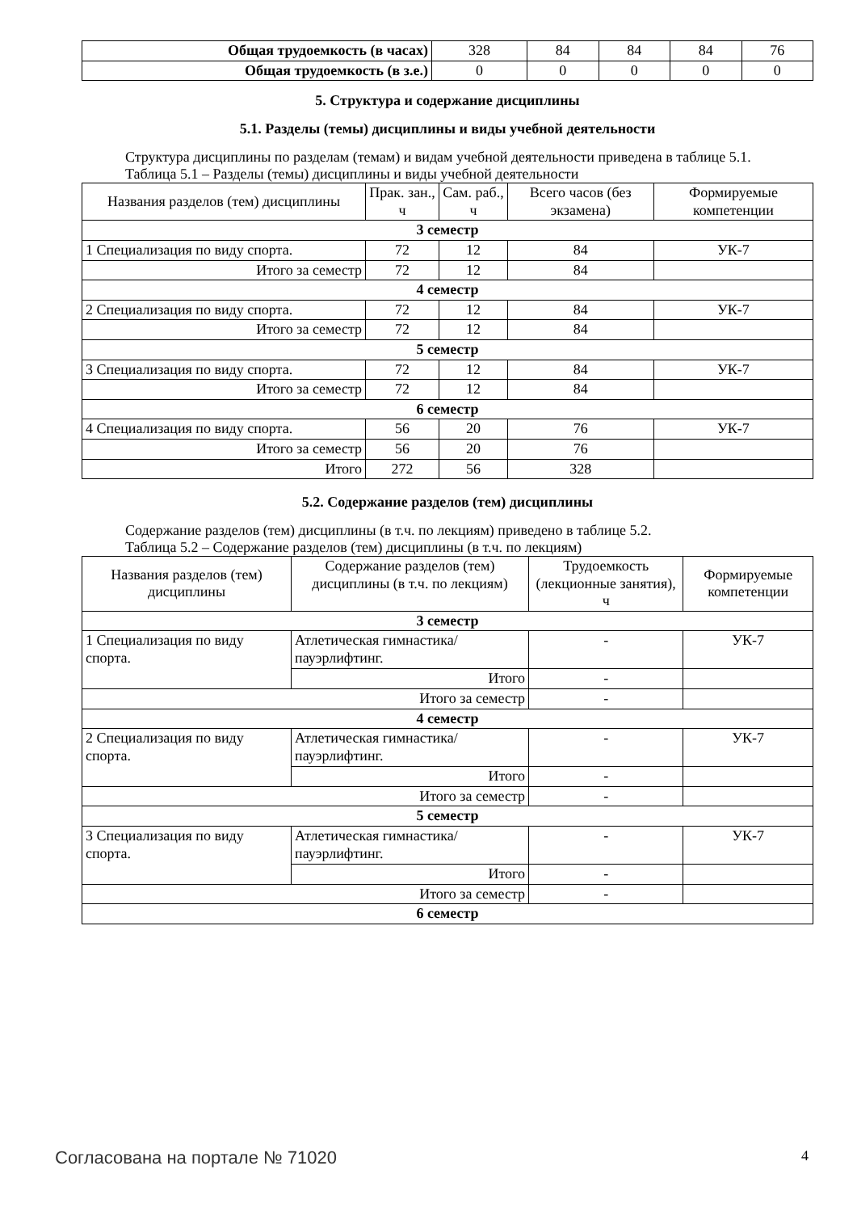| Общая трудоемкость (в часах) | 328 | 84 | 84 | 84 | 76 |
| Общая трудоемкость (в з.е.) | 0 | 0 | 0 | 0 | 0 |
5. Структура и содержание дисциплины
5.1. Разделы (темы) дисциплины и виды учебной деятельности
Структура дисциплины по разделам (темам) и видам учебной деятельности приведена в таблице 5.1.
Таблица 5.1 – Разделы (темы) дисциплины и виды учебной деятельности
| Названия разделов (тем) дисциплины | Прак. зан., ч | Сам. раб., ч | Всего часов (без экзамена) | Формируемые компетенции |
| --- | --- | --- | --- | --- |
| 3 семестр | | | | |
| 1 Специализация по виду спорта. | 72 | 12 | 84 | УК-7 |
| Итого за семестр | 72 | 12 | 84 | |
| 4 семестр | | | | |
| 2 Специализация по виду спорта. | 72 | 12 | 84 | УК-7 |
| Итого за семестр | 72 | 12 | 84 | |
| 5 семестр | | | | |
| 3 Специализация по виду спорта. | 72 | 12 | 84 | УК-7 |
| Итого за семестр | 72 | 12 | 84 | |
| 6 семестр | | | | |
| 4 Специализация по виду спорта. | 56 | 20 | 76 | УК-7 |
| Итого за семестр | 56 | 20 | 76 | |
| Итого | 272 | 56 | 328 | |
5.2. Содержание разделов (тем) дисциплины
Содержание разделов (тем) дисциплины (в т.ч. по лекциям) приведено в таблице 5.2.
Таблица 5.2 – Содержание разделов (тем) дисциплины (в т.ч. по лекциям)
| Названия разделов (тем) дисциплины | Содержание разделов (тем) дисциплины (в т.ч. по лекциям) | Трудоемкость (лекционные занятия), ч | Формируемые компетенции |
| --- | --- | --- | --- |
| 3 семестр | | | |
| 1 Специализация по виду спорта. | Атлетическая гимнастика/ пауэрлифтинг. | - | УК-7 |
| | Итого | - | |
| Итого за семестр | | - | |
| 4 семестр | | | |
| 2 Специализация по виду спорта. | Атлетическая гимнастика/ пауэрлифтинг. | - | УК-7 |
| | Итого | - | |
| Итого за семестр | | - | |
| 5 семестр | | | |
| 3 Специализация по виду спорта. | Атлетическая гимнастика/ пауэрлифтинг. | - | УК-7 |
| | Итого | - | |
| Итого за семестр | | - | |
| 6 семестр | | | |
Согласована на портале № 71020 4